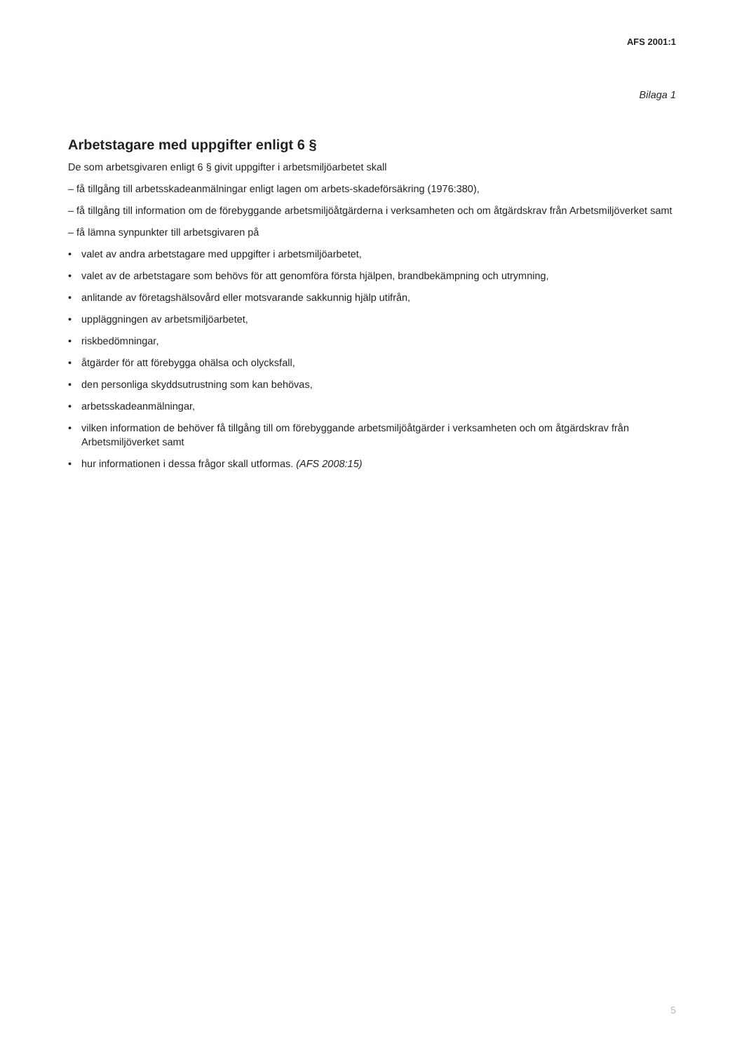AFS 2001:1
Bilaga 1
Arbetstagare med uppgifter enligt 6 §
De som arbetsgivaren enligt 6 § givit uppgifter i arbetsmiljöarbetet skall
– få tillgång till arbetsskadeanmälningar enligt lagen om arbets-skadeförsäkring (1976:380),
– få tillgång till information om de förebyggande arbetsmiljöåtgärderna i verksamheten och om åtgärdskrav från Arbetsmiljöverket samt
– få lämna synpunkter till arbetsgivaren på
• valet av andra arbetstagare med uppgifter i arbetsmiljöarbetet,
• valet av de arbetstagare som behövs för att genomföra första hjälpen, brandbekämpning och utrymning,
• anlitande av företagshälsovård eller motsvarande sakkunnig hjälp utifrån,
• uppläggningen av arbetsmiljöarbetet,
• riskbedömningar,
• åtgärder för att förebygga ohälsa och olycksfall,
• den personliga skyddsutrustning som kan behövas,
• arbetsskadeanmälningar,
• vilken information de behöver få tillgång till om förebyggande arbetsmiljöåtgärder i verksamheten och om åtgärdskrav från Arbetsmiljöverket samt
• hur informationen i dessa frågor skall utformas. (AFS 2008:15)
5